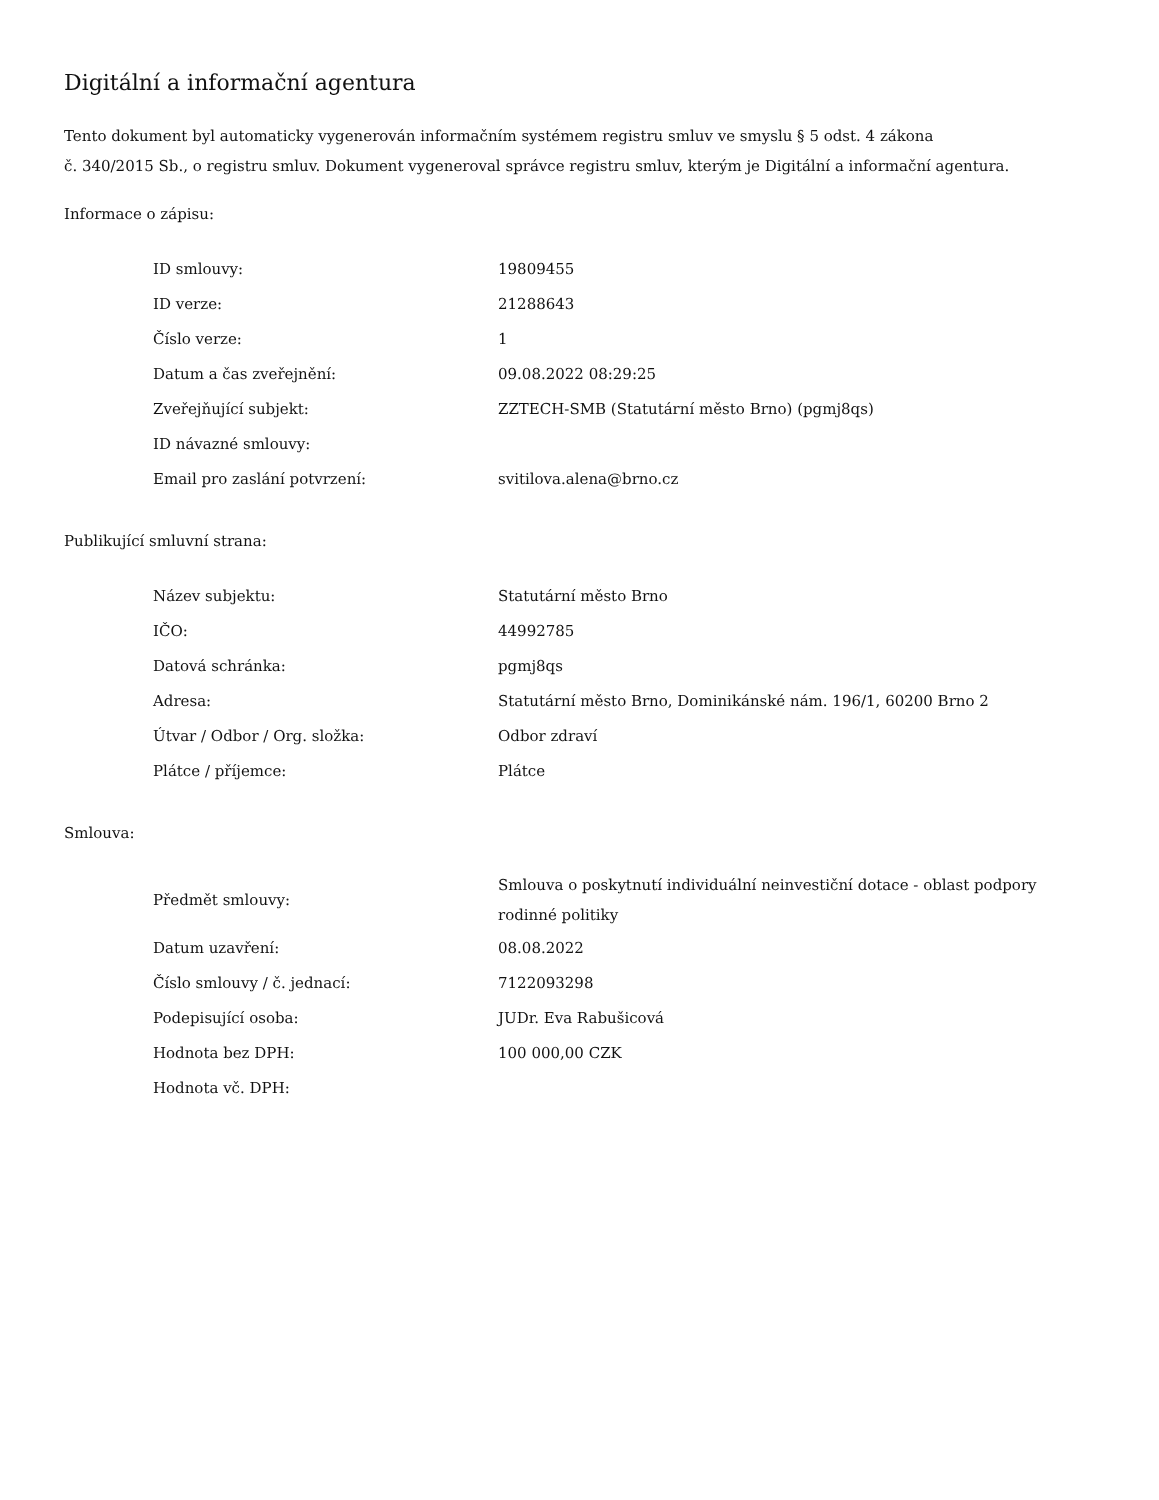Digitální a informační agentura
Tento dokument byl automaticky vygenerován informačním systémem registru smluv ve smyslu § 5 odst. 4 zákona
č. 340/2015 Sb., o registru smluv. Dokument vygeneroval správce registru smluv, kterým je Digitální a informační agentura.
Informace o zápisu:
| ID smlouvy: | 19809455 |
| ID verze: | 21288643 |
| Číslo verze: | 1 |
| Datum a čas zveřejnění: | 09.08.2022 08:29:25 |
| Zveřejňující subjekt: | ZZTECH-SMB (Statutární město Brno) (pgmj8qs) |
| ID návazné smlouvy: | |
| Email pro zaslání potvrzení: | svitilova.alena@brno.cz |
Publikující smluvní strana:
| Název subjektu: | Statutární město Brno |
| IČO: | 44992785 |
| Datová schránka: | pgmj8qs |
| Adresa: | Statutární město Brno, Dominikánské nám. 196/1, 60200 Brno 2 |
| Útvar / Odbor / Org. složka: | Odbor zdraví |
| Plátce / příjemce: | Plátce |
Smlouva:
| Předmět smlouvy: | Smlouva o poskytnutí individuální neinvestiční dotace - oblast podpory rodinné politiky |
| Datum uzavření: | 08.08.2022 |
| Číslo smlouvy / č. jednací: | 7122093298 |
| Podepisující osoba: | JUDr. Eva Rabušicová |
| Hodnota bez DPH: | 100 000,00 CZK |
| Hodnota vč. DPH: | |